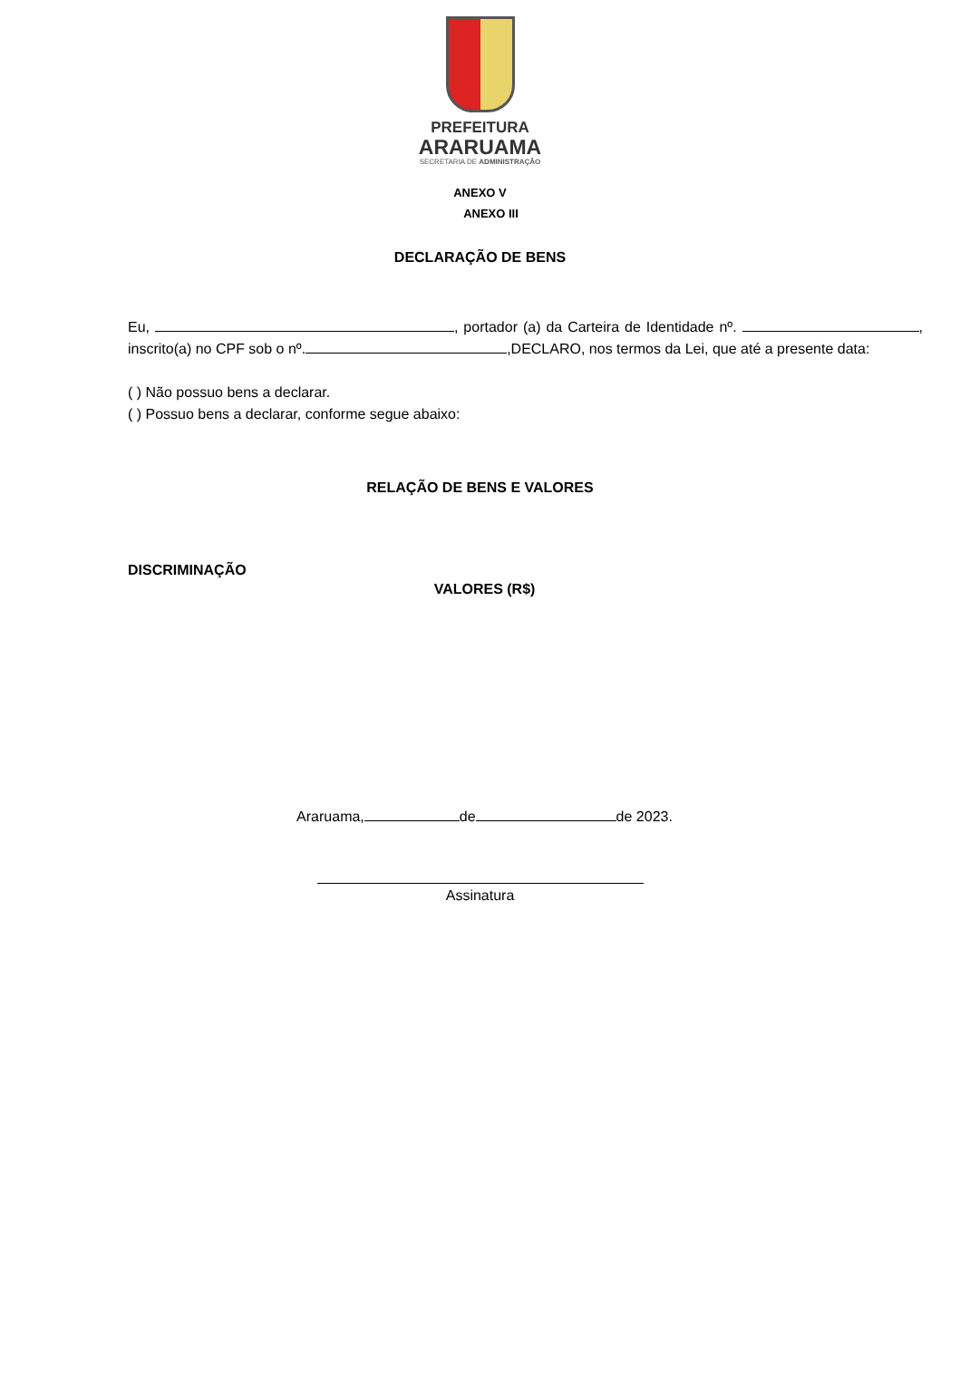PREFEITURA
ARARUAMA
SECRETARIA DE ADMINISTRAÇÃO
ANEXO V
ANEXO III
DECLARAÇÃO DE BENS
Eu, , portador (a) da Carteira de Identidade nº. , inscrito(a) no CPF sob o nº. ,DECLARO, nos termos da Lei, que até a presente data:
( ) Não possuo bens a declarar.
( ) Possuo bens a declarar, conforme segue abaixo:
RELAÇÃO DE BENS E VALORES
DISCRIMINAÇÃO
VALORES (R$)
Araruama, de de 2023.
Assinatura